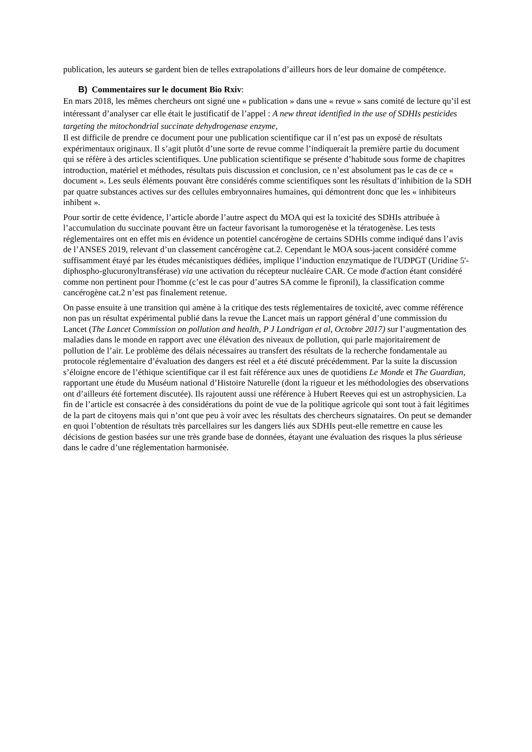publication, les auteurs se gardent bien de telles extrapolations d’ailleurs hors de leur domaine de compétence.
B) Commentaires sur le document Bio Rxiv:
En mars 2018, les mêmes chercheurs ont signé une « publication » dans une « revue » sans comité de lecture qu’il est intéressant d’analyser car elle était le justificatif de l’appel : A new threat identified in the use of SDHIs pesticides targeting the mitochondrial succinate dehydrogenase enzyme,
Il est difficile de prendre ce document pour une publication scientifique car il n’est pas un exposé de résultats expérimentaux originaux. Il s’agit plutôt d’une sorte de revue comme l’indiquerait la première partie du document qui se réfère à des articles scientifiques. Une publication scientifique se présente d’habitude sous forme de chapitres introduction, matériel et méthodes, résultats puis discussion et conclusion, ce n’est absolument pas le cas de ce « document ». Les seuls éléments pouvant être considérés comme scientifiques sont les résultats d’inhibition de la SDH par quatre substances actives sur des cellules embryonnaires humaines, qui démontrent donc que les « inhibiteurs inhibent ».
Pour sortir de cette évidence, l’article aborde l’autre aspect du MOA qui est la toxicité des SDHIs attribuée à l’accumulation du succinate pouvant être un facteur favorisant la tumorogenèse et la tératogenèse. Les tests réglementaires ont en effet mis en évidence un potentiel cancérogène de certains SDHIs comme indiqué dans l’avis de l’ANSES 2019, relevant d’un classement cancérogène cat.2. Cependant le MOA sous-jacent considéré comme suffisamment étayé par les études mécanistiques dédiées, implique l’induction enzymatique de l'UDPGT (Uridine 5'-diphospho-glucuronyltransférase) via une activation du récepteur nucléaire CAR. Ce mode d'action étant considéré comme non pertinent pour l'homme (c’est le cas pour d’autres SA comme le fipronil), la classification comme cancérogène cat.2 n’est pas finalement retenue.
On passe ensuite à une transition qui amène à la critique des tests réglementaires de toxicité, avec comme référence non pas un résultat expérimental publié dans la revue the Lancet mais un rapport général d’une commission du Lancet (The Lancet Commission on pollution and health, P J Landrigan et al, Octobre 2017) sur l’augmentation des maladies dans le monde en rapport avec une élévation des niveaux de pollution, qui parle majoritairement de pollution de l’air. Le problème des délais nécessaires au transfert des résultats de la recherche fondamentale au protocole réglementaire d’évaluation des dangers est réel et a été discuté précédemment. Par la suite la discussion s’éloigne encore de l’éthique scientifique car il est fait référence aux unes de quotidiens Le Monde et The Guardian, rapportant une étude du Muséum national d’Histoire Naturelle (dont la rigueur et les méthodologies des observations ont d’ailleurs été fortement discutée). Ils rajoutent aussi une référence à Hubert Reeves qui est un astrophysicien. La fin de l’article est consacrée à des considérations du point de vue de la politique agricole qui sont tout à fait légitimes de la part de citoyens mais qui n’ont que peu à voir avec les résultats des chercheurs signataires. On peut se demander en quoi l’obtention de résultats très parcellaires sur les dangers liés aux SDHIs peut-elle remettre en cause les décisions de gestion basées sur une très grande base de données, étayant une évaluation des risques la plus sérieuse dans le cadre d’une réglementation harmonisée.